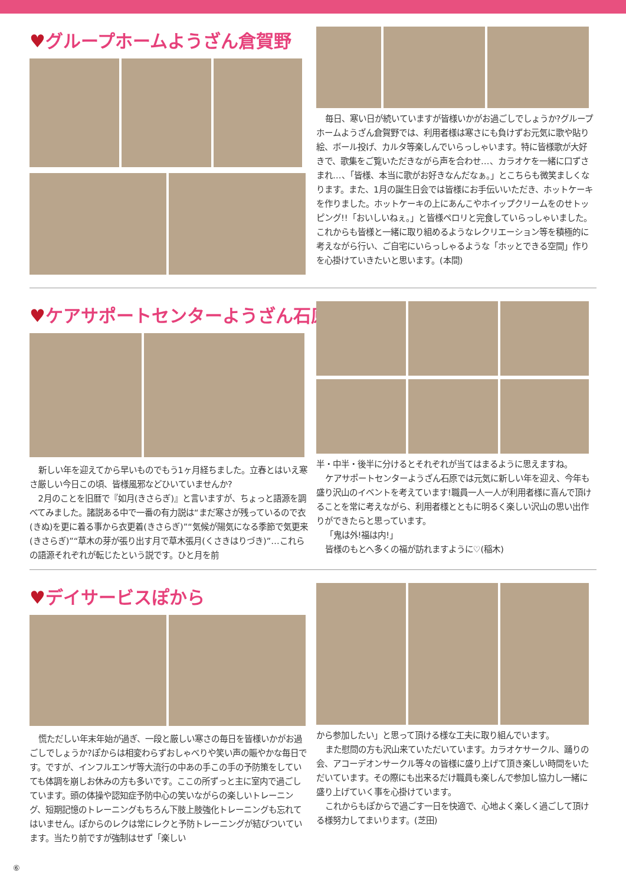♥グループホームようざん倉賀野
毎日、寒い日が続いていますが皆様いかがお過ごしでしょうか?グループホームようざん倉賀野では、利用者様は寒さにも負けずお元気に歌や貼り絵、ボール投げ、カルタ等楽しんでいらっしゃいます。特に皆様歌が大好きで、歌集をご覧いただきながら声を合わせ…、カラオケを一緒に口ずさまれ…、「皆様、本当に歌がお好きなんだなぁ。」とこちらも微笑ましくなります。また、1月の誕生日会では皆様にお手伝いいただき、ホットケーキを作りました。ホットケーキの上にあんこやホイップクリームをのせトッピング!!「おいしいねぇ。」と皆様ペロリと完食していらっしゃいました。これからも皆様と一緒に取り組めるようなレクリエーション等を積極的に考えながら行い、ご自宅にいらっしゃるような「ホッとできる空間」作りを心掛けていきたいと思います。(本間)
♥ケアサポートセンターようざん石原
新しい年を迎えてから早いものでもう1ヶ月経ちました。立春とはいえ寒さ厳しい今日この頃、皆様風邪などひいていませんか?
2月のことを旧暦で『如月(きさらぎ)』と言いますが、ちょっと語源を調べてみました。諸説ある中で一番の有力説は“まだ寒さが残っているので衣(きぬ)を更に着る事から衣更着(きさらぎ)”“気候が陽気になる季節で気更来(きさらぎ)”“草木の芽が張り出す月で草木張月(くさきはりづき)”…これらの語源それぞれが転じたという説です。ひと月を前
半・中半・後半に分けるとそれぞれが当てはまるように思えますね。
ケアサポートセンターようざん石原では元気に新しい年を迎え、今年も盛り沢山のイベントを考えています!職員一人一人が利用者様に喜んで頂けることを常に考えながら、利用者様とともに明るく楽しい沢山の思い出作りができたらと思っています。
「鬼は外!福は内!」
皆様のもとへ多くの福が訪れますように♡(稲木)
♥デイサービスぽから
慌ただしい年末年始が過ぎ、一段と厳しい寒さの毎日を皆様いかがお過ごしでしょうか?ぽからは相変わらずおしゃべりや笑い声の賑やかな毎日です。ですが、インフルエンザ等大流行の中あの手この手の予防策をしていても体調を崩しお休みの方も多いです。ここの所ずっと主に室内で過ごしています。頭の体操や認知症予防中心の笑いながらの楽しいトレーニング、短期記憶のトレーニングもちろん下肢上肢強化トレーニングも忘れてはいません。ぽからのレクは常にレクと予防トレーニングが結びついています。当たり前ですが強制はせず「楽しい
から参加したい」と思って頂ける様な工夫に取り組んでいます。
また慰問の方も沢山来ていただいています。カラオケサークル、踊りの会、アコーデオンサークル等々の皆様に盛り上げて頂き楽しい時間をいただいています。その際にも出来るだけ職員も楽しんで参加し協力し一緒に盛り上げていく事を心掛けています。
これからもぽからで過ごす一日を快適で、心地よく楽しく過ごして頂ける様努力してまいります。(芝田)
⑥